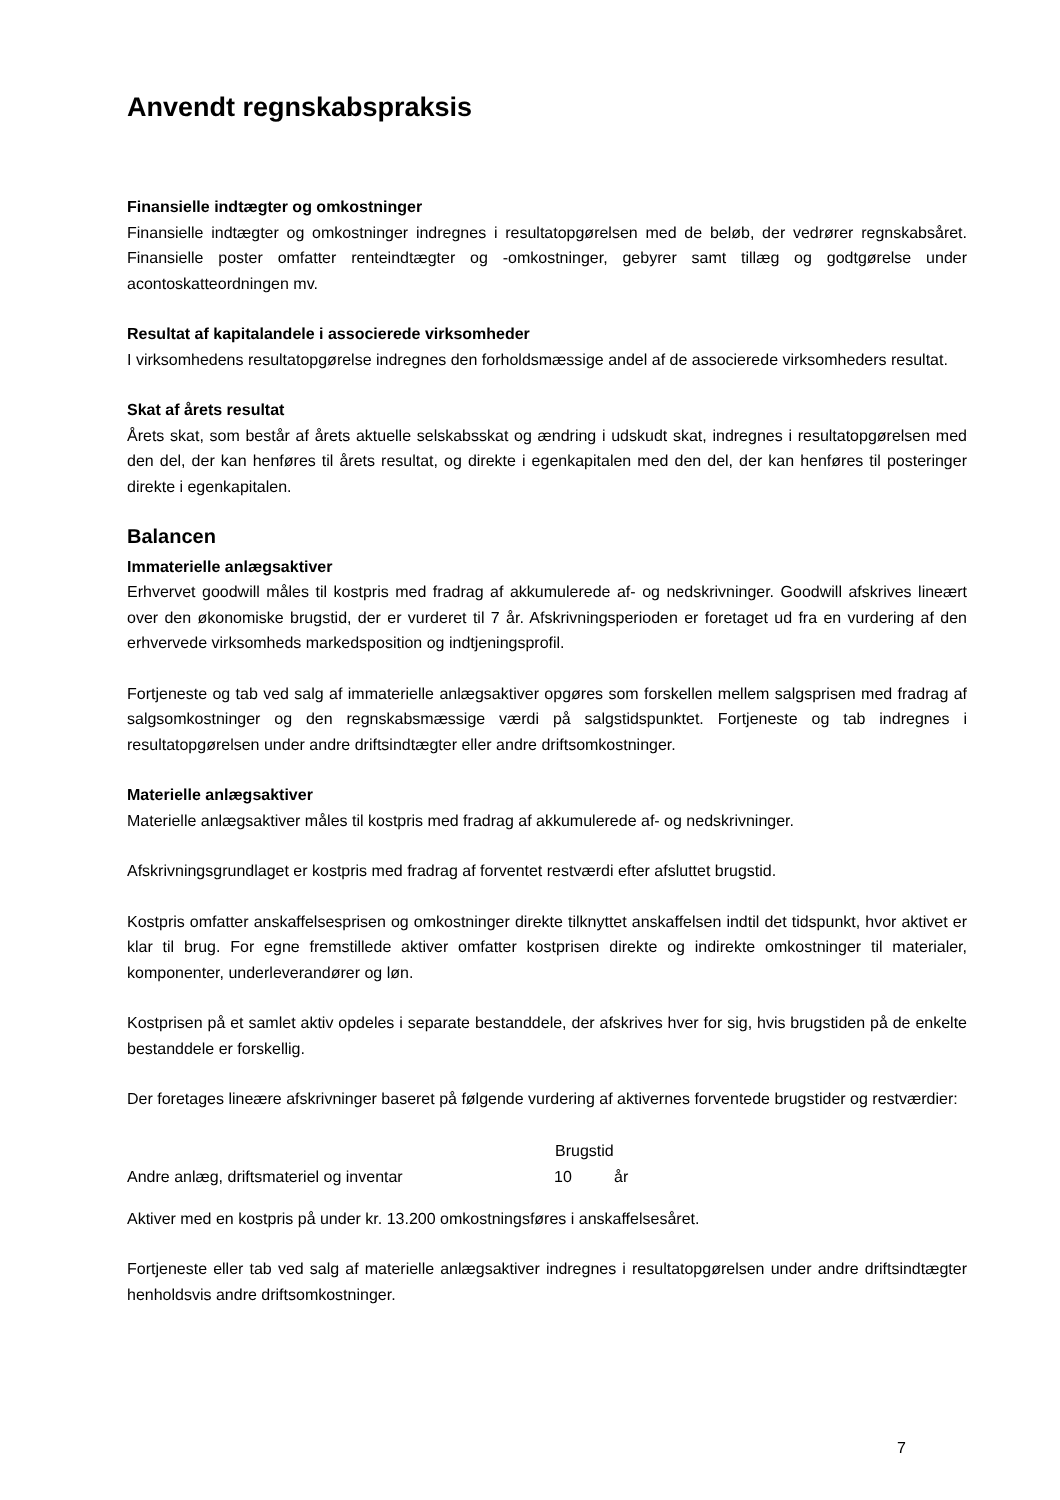Anvendt regnskabspraksis
Finansielle indtægter og omkostninger
Finansielle indtægter og omkostninger indregnes i resultatopgørelsen med de beløb, der vedrører regnskabsåret. Finansielle poster omfatter renteindtægter og -omkostninger, gebyrer samt tillæg og godtgørelse under acontoskatteordningen mv.
Resultat af kapitalandele i associerede virksomheder
I virksomhedens resultatopgørelse indregnes den forholdsmæssige andel af de associerede virksomheders resultat.
Skat af årets resultat
Årets skat, som består af årets aktuelle selskabsskat og ændring i udskudt skat, indregnes i resultatopgørelsen med den del, der kan henføres til årets resultat, og direkte i egenkapitalen med den del, der kan henføres til posteringer direkte i egenkapitalen.
Balancen
Immaterielle anlægsaktiver
Erhvervet goodwill måles til kostpris med fradrag af akkumulerede af- og nedskrivninger. Goodwill afskrives lineært over den økonomiske brugstid, der er vurderet til 7 år. Afskrivningsperioden er foretaget ud fra en vurdering af den erhvervede virksomheds markedsposition og indtjeningsprofil.
Fortjeneste og tab ved salg af immaterielle anlægsaktiver opgøres som forskellen mellem salgsprisen med fradrag af salgsomkostninger og den regnskabsmæssige værdi på salgstidspunktet. Fortjeneste og tab indregnes i resultatopgørelsen under andre driftsindtægter eller andre driftsomkostninger.
Materielle anlægsaktiver
Materielle anlægsaktiver måles til kostpris med fradrag af akkumulerede af- og nedskrivninger.
Afskrivningsgrundlaget er kostpris med fradrag af forventet restværdi efter afsluttet brugstid.
Kostpris omfatter anskaffelsesprisen og omkostninger direkte tilknyttet anskaffelsen indtil det tidspunkt, hvor aktivet er klar til brug. For egne fremstillede aktiver omfatter kostprisen direkte og indirekte omkostninger til materialer, komponenter, underleverandører og løn.
Kostprisen på et samlet aktiv opdeles i separate bestanddele, der afskrives hver for sig, hvis brugstiden på de enkelte bestanddele er forskellig.
Der foretages lineære afskrivninger baseret på følgende vurdering af aktivernes forventede brugstider og restværdier:
| | Brugstid | |
| Andre anlæg, driftsmateriel og inventar | 10 | år |
Aktiver med en kostpris på under kr. 13.200 omkostningsføres i anskaffelsesåret.
Fortjeneste eller tab ved salg af materielle anlægsaktiver indregnes i resultatopgørelsen under andre driftsindtægter henholdsvis andre driftsomkostninger.
7